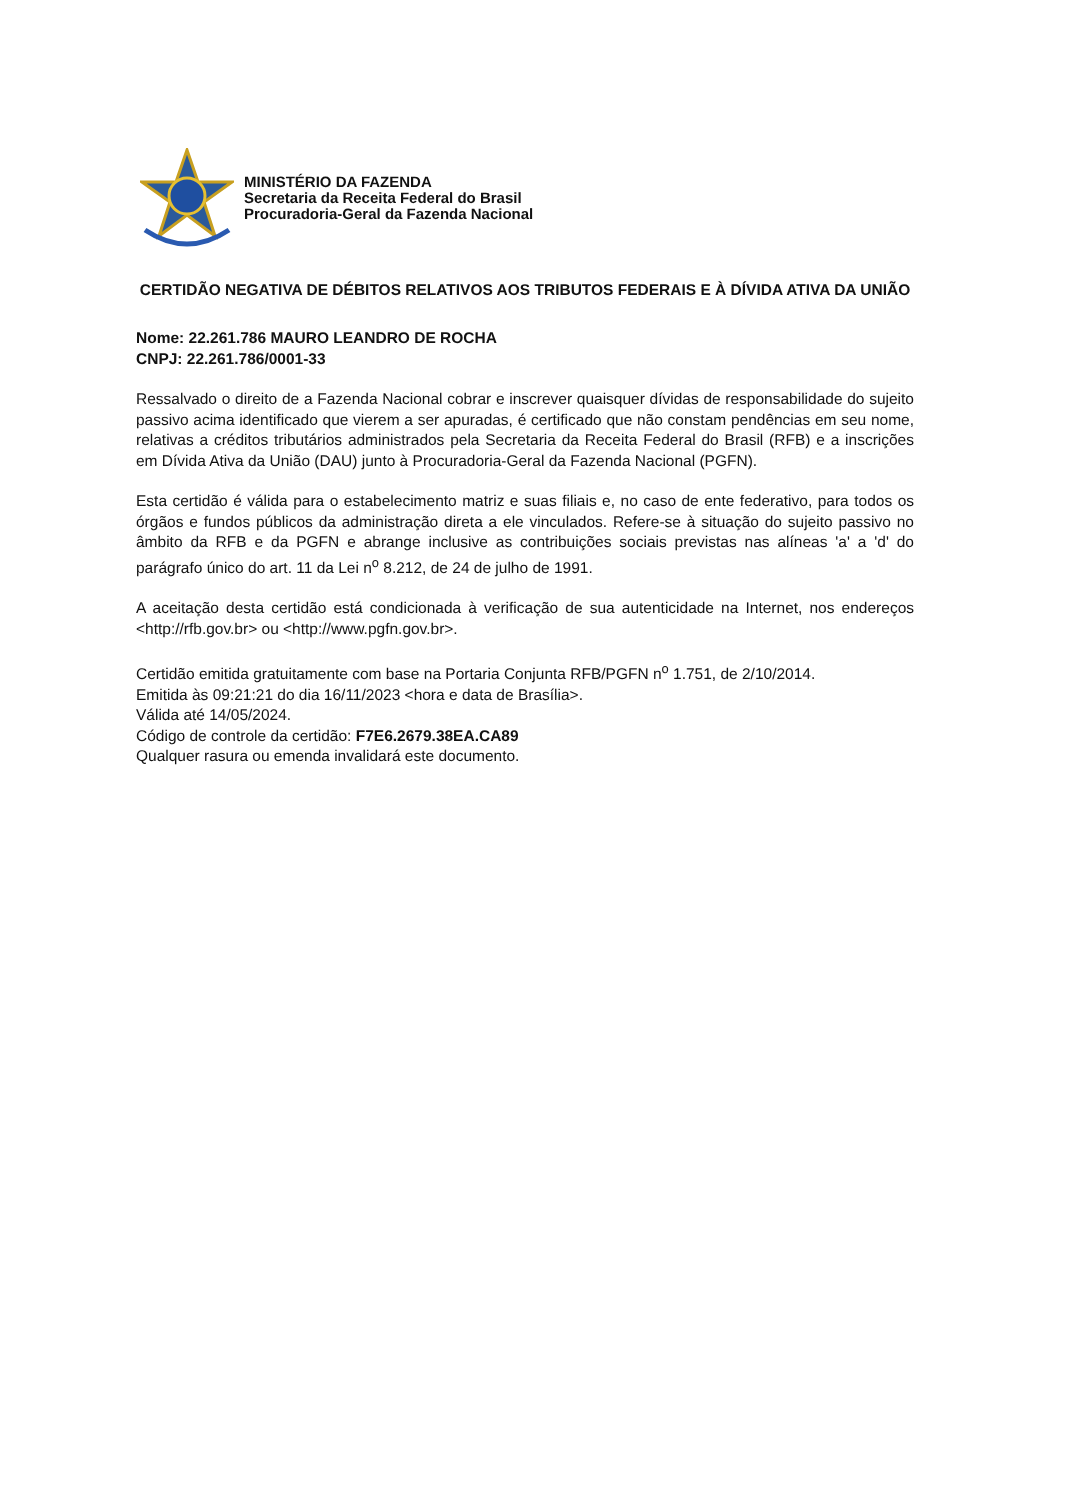MINISTÉRIO DA FAZENDA
Secretaria da Receita Federal do Brasil
Procuradoria-Geral da Fazenda Nacional
CERTIDÃO NEGATIVA DE DÉBITOS RELATIVOS AOS TRIBUTOS FEDERAIS E À DÍVIDA ATIVA DA UNIÃO
Nome: 22.261.786 MAURO LEANDRO DE ROCHA
CNPJ: 22.261.786/0001-33
Ressalvado o direito de a Fazenda Nacional cobrar e inscrever quaisquer dívidas de responsabilidade do sujeito passivo acima identificado que vierem a ser apuradas, é certificado que não constam pendências em seu nome, relativas a créditos tributários administrados pela Secretaria da Receita Federal do Brasil (RFB) e a inscrições em Dívida Ativa da União (DAU) junto à Procuradoria-Geral da Fazenda Nacional (PGFN).
Esta certidão é válida para o estabelecimento matriz e suas filiais e, no caso de ente federativo, para todos os órgãos e fundos públicos da administração direta a ele vinculados. Refere-se à situação do sujeito passivo no âmbito da RFB e da PGFN e abrange inclusive as contribuições sociais previstas nas alíneas 'a' a 'd' do parágrafo único do art. 11 da Lei n<sup>o</sup> 8.212, de 24 de julho de 1991.
A aceitação desta certidão está condicionada à verificação de sua autenticidade na Internet, nos endereços <http://rfb.gov.br> ou <http://www.pgfn.gov.br>.
Certidão emitida gratuitamente com base na Portaria Conjunta RFB/PGFN n<sup>o</sup> 1.751, de 2/10/2014.
Emitida às 09:21:21 do dia 16/11/2023 <hora e data de Brasília>.
Válida até 14/05/2024.
Código de controle da certidão: F7E6.2679.38EA.CA89
Qualquer rasura ou emenda invalidará este documento.